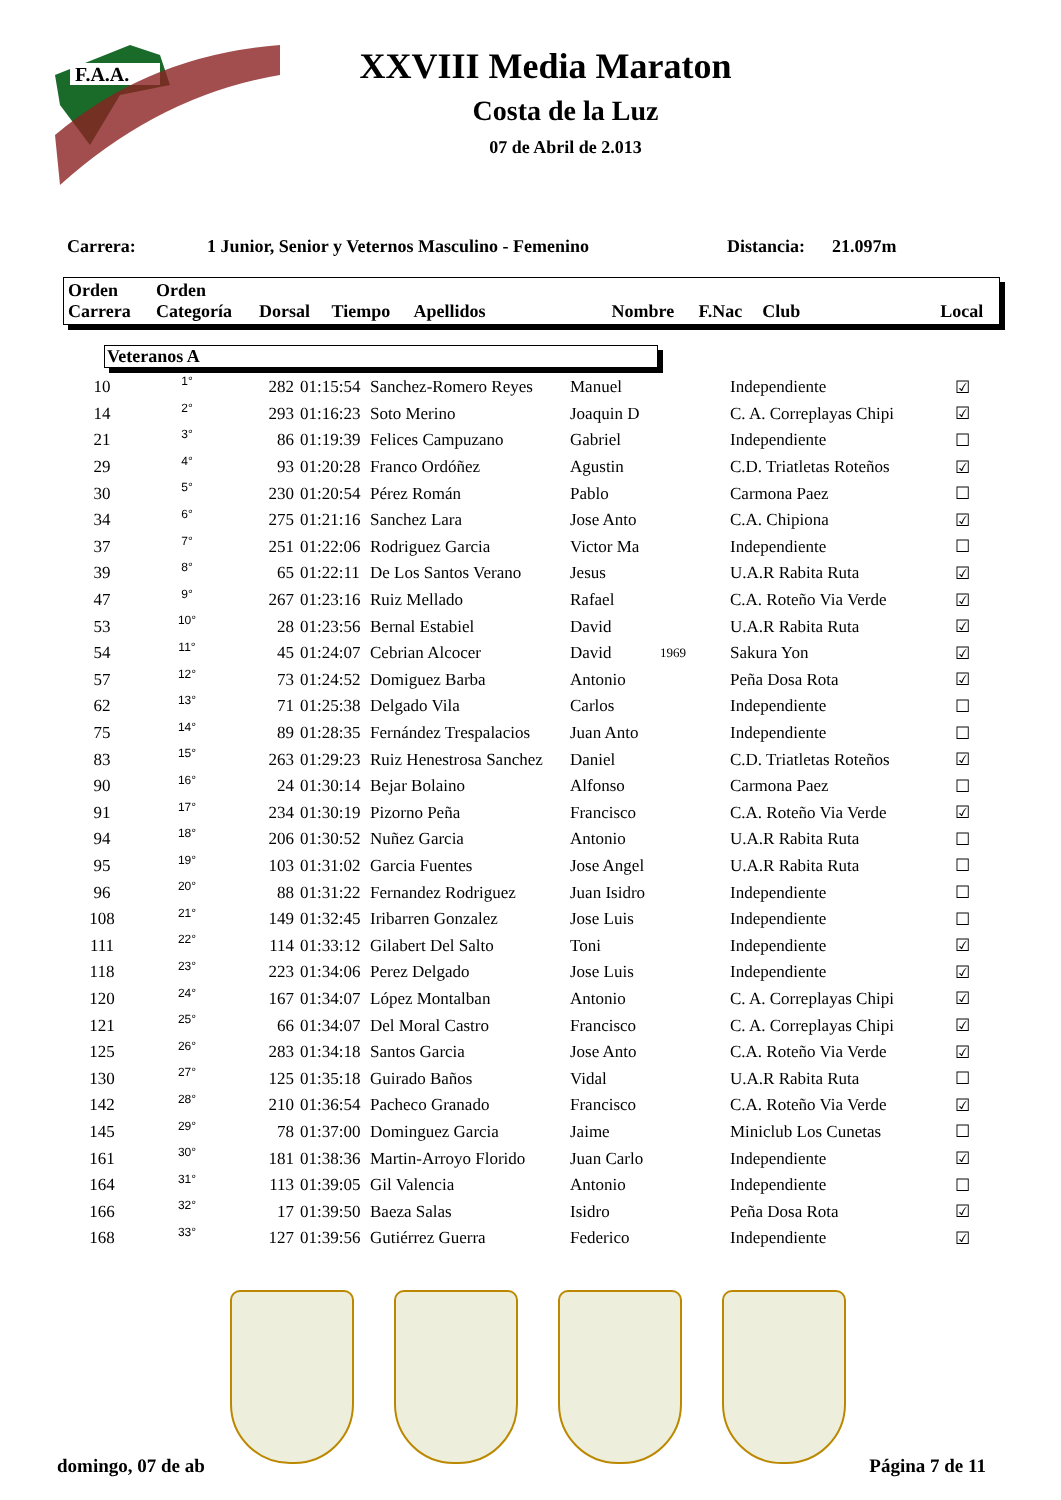F.A.A.
XXVIII Media Maraton
Costa de la Luz
07 de Abril de 2.013
Carrera: 1 Junior, Senior y Veternos Masculino - Femenino Distancia: 21.097m
| Orden Carrera | Orden Categoría | Dorsal | Tiempo | Apellidos | Nombre | F.Nac | Club | Local |
| --- | --- | --- | --- | --- | --- | --- | --- | --- |
Veteranos A
| 10 | 1° | 282 | 01:15:54 | Sanchez-Romero Reyes | Manuel | | Independiente | ☑ |
| 14 | 2° | 293 | 01:16:23 | Soto Merino | Joaquin D | | C. A. Correplayas Chipi | ☑ |
| 21 | 3° | 86 | 01:19:39 | Felices Campuzano | Gabriel | | Independiente | ☐ |
| 29 | 4° | 93 | 01:20:28 | Franco Ordóñez | Agustin | | C.D. Triatletas Roteños | ☑ |
| 30 | 5° | 230 | 01:20:54 | Pérez Román | Pablo | | Carmona Paez | ☐ |
| 34 | 6° | 275 | 01:21:16 | Sanchez Lara | Jose Anto | | C.A. Chipiona | ☑ |
| 37 | 7° | 251 | 01:22:06 | Rodriguez Garcia | Victor Ma | | Independiente | ☐ |
| 39 | 8° | 65 | 01:22:11 | De Los Santos Verano | Jesus | | U.A.R Rabita Ruta | ☑ |
| 47 | 9° | 267 | 01:23:16 | Ruiz Mellado | Rafael | | C.A. Roteño Via Verde | ☑ |
| 53 | 10° | 28 | 01:23:56 | Bernal Estabiel | David | | U.A.R Rabita Ruta | ☑ |
| 54 | 11° | 45 | 01:24:07 | Cebrian Alcocer | David | 1969 | Sakura Yon | ☑ |
| 57 | 12° | 73 | 01:24:52 | Domiguez Barba | Antonio | | Peña Dosa Rota | ☑ |
| 62 | 13° | 71 | 01:25:38 | Delgado Vila | Carlos | | Independiente | ☐ |
| 75 | 14° | 89 | 01:28:35 | Fernández Trespalacios | Juan Anto | | Independiente | ☐ |
| 83 | 15° | 263 | 01:29:23 | Ruiz Henestrosa Sanchez | Daniel | | C.D. Triatletas Roteños | ☑ |
| 90 | 16° | 24 | 01:30:14 | Bejar Bolaino | Alfonso | | Carmona Paez | ☐ |
| 91 | 17° | 234 | 01:30:19 | Pizorno Peña | Francisco | | C.A. Roteño Via Verde | ☑ |
| 94 | 18° | 206 | 01:30:52 | Nuñez Garcia | Antonio | | U.A.R Rabita Ruta | ☐ |
| 95 | 19° | 103 | 01:31:02 | Garcia Fuentes | Jose Angel | | U.A.R Rabita Ruta | ☐ |
| 96 | 20° | 88 | 01:31:22 | Fernandez Rodriguez | Juan Isidro | | Independiente | ☐ |
| 108 | 21° | 149 | 01:32:45 | Iribarren Gonzalez | Jose Luis | | Independiente | ☐ |
| 111 | 22° | 114 | 01:33:12 | Gilabert Del Salto | Toni | | Independiente | ☑ |
| 118 | 23° | 223 | 01:34:06 | Perez Delgado | Jose Luis | | Independiente | ☑ |
| 120 | 24° | 167 | 01:34:07 | López Montalban | Antonio | | C. A. Correplayas Chipi | ☑ |
| 121 | 25° | 66 | 01:34:07 | Del Moral Castro | Francisco | | C. A. Correplayas Chipi | ☑ |
| 125 | 26° | 283 | 01:34:18 | Santos Garcia | Jose Anto | | C.A. Roteño Via Verde | ☑ |
| 130 | 27° | 125 | 01:35:18 | Guirado Baños | Vidal | | U.A.R Rabita Ruta | ☐ |
| 142 | 28° | 210 | 01:36:54 | Pacheco Granado | Francisco | | C.A. Roteño Via Verde | ☑ |
| 145 | 29° | 78 | 01:37:00 | Dominguez Garcia | Jaime | | Miniclub Los Cunetas | ☐ |
| 161 | 30° | 181 | 01:38:36 | Martin-Arroyo Florido | Juan Carlo | | Independiente | ☑ |
| 164 | 31° | 113 | 01:39:05 | Gil Valencia | Antonio | | Independiente | ☐ |
| 166 | 32° | 17 | 01:39:50 | Baeza Salas | Isidro | | Peña Dosa Rota | ☑ |
| 168 | 33° | 127 | 01:39:56 | Gutiérrez Guerra | Federico | | Independiente | ☑ |
domingo, 07 de ab Página 7 de 11